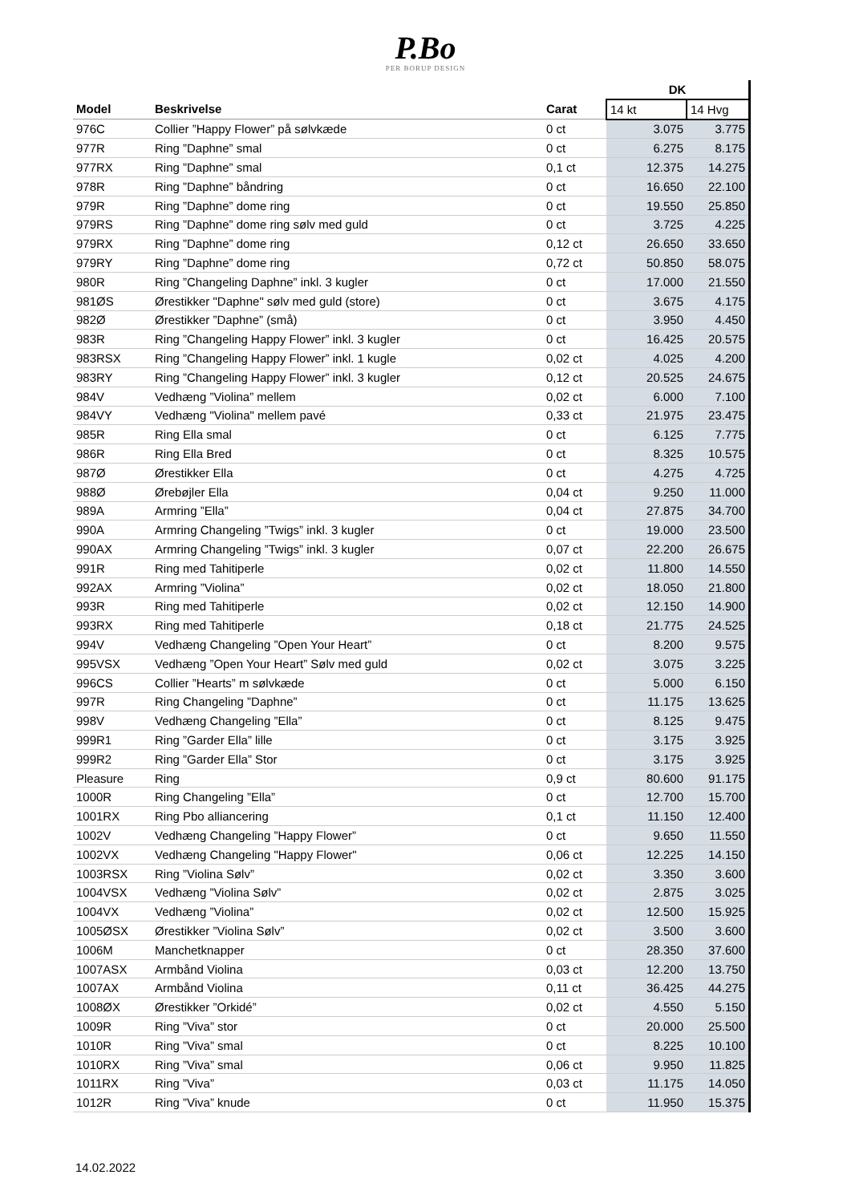P.Bo
PER BORUP DESIGN
| | | | DK | |
| Model | Beskrivelse | Carat | 14 kt | 14 Hvg |
| 976C | Collier ”Happy Flower” på sølvkæde | 0 ct | 3.075 | 3.775 |
| 977R | Ring ”Daphne” smal | 0 ct | 6.275 | 8.175 |
| 977RX | Ring ”Daphne” smal | 0,1 ct | 12.375 | 14.275 |
| 978R | Ring ”Daphne” båndring | 0 ct | 16.650 | 22.100 |
| 979R | Ring ”Daphne” dome ring | 0 ct | 19.550 | 25.850 |
| 979RS | Ring ”Daphne” dome ring sølv med guld | 0 ct | 3.725 | 4.225 |
| 979RX | Ring ”Daphne” dome ring | 0,12 ct | 26.650 | 33.650 |
| 979RY | Ring ”Daphne” dome ring | 0,72 ct | 50.850 | 58.075 |
| 980R | Ring ”Changeling Daphne” inkl. 3 kugler | 0 ct | 17.000 | 21.550 |
| 981ØS | Ørestikker "Daphne" sølv med guld (store) | 0 ct | 3.675 | 4.175 |
| 982Ø | Ørestikker ”Daphne” (små) | 0 ct | 3.950 | 4.450 |
| 983R | Ring ”Changeling Happy Flower” inkl. 3 kugler | 0 ct | 16.425 | 20.575 |
| 983RSX | Ring ”Changeling Happy Flower” inkl. 1 kugle | 0,02 ct | 4.025 | 4.200 |
| 983RY | Ring ”Changeling Happy Flower” inkl. 3 kugler | 0,12 ct | 20.525 | 24.675 |
| 984V | Vedhæng ”Violina” mellem | 0,02 ct | 6.000 | 7.100 |
| 984VY | Vedhæng "Violina" mellem pavé | 0,33 ct | 21.975 | 23.475 |
| 985R | Ring Ella smal | 0 ct | 6.125 | 7.775 |
| 986R | Ring Ella Bred | 0 ct | 8.325 | 10.575 |
| 987Ø | Ørestikker Ella | 0 ct | 4.275 | 4.725 |
| 988Ø | Ørebøjler Ella | 0,04 ct | 9.250 | 11.000 |
| 989A | Armring ”Ella” | 0,04 ct | 27.875 | 34.700 |
| 990A | Armring Changeling ”Twigs” inkl. 3 kugler | 0 ct | 19.000 | 23.500 |
| 990AX | Armring Changeling ”Twigs” inkl. 3 kugler | 0,07 ct | 22.200 | 26.675 |
| 991R | Ring med Tahitiperle | 0,02 ct | 11.800 | 14.550 |
| 992AX | Armring ”Violina” | 0,02 ct | 18.050 | 21.800 |
| 993R | Ring med Tahitiperle | 0,02 ct | 12.150 | 14.900 |
| 993RX | Ring med Tahitiperle | 0,18 ct | 21.775 | 24.525 |
| 994V | Vedhæng Changeling ”Open Your Heart” | 0 ct | 8.200 | 9.575 |
| 995VSX | Vedhæng ”Open Your Heart” Sølv med guld | 0,02 ct | 3.075 | 3.225 |
| 996CS | Collier ”Hearts” m sølvkæde | 0 ct | 5.000 | 6.150 |
| 997R | Ring Changeling ”Daphne” | 0 ct | 11.175 | 13.625 |
| 998V | Vedhæng Changeling ”Ella” | 0 ct | 8.125 | 9.475 |
| 999R1 | Ring ”Garder Ella” lille | 0 ct | 3.175 | 3.925 |
| 999R2 | Ring ”Garder Ella” Stor | 0 ct | 3.175 | 3.925 |
| Pleasure | Ring | 0,9 ct | 80.600 | 91.175 |
| 1000R | Ring Changeling ”Ella” | 0 ct | 12.700 | 15.700 |
| 1001RX | Ring Pbo alliancering | 0,1 ct | 11.150 | 12.400 |
| 1002V | Vedhæng Changeling ”Happy Flower” | 0 ct | 9.650 | 11.550 |
| 1002VX | Vedhæng Changeling "Happy Flower" | 0,06 ct | 12.225 | 14.150 |
| 1003RSX | Ring ”Violina Sølv” | 0,02 ct | 3.350 | 3.600 |
| 1004VSX | Vedhæng ”Violina Sølv” | 0,02 ct | 2.875 | 3.025 |
| 1004VX | Vedhæng ”Violina” | 0,02 ct | 12.500 | 15.925 |
| 1005ØSX | Ørestikker ”Violina Sølv” | 0,02 ct | 3.500 | 3.600 |
| 1006M | Manchetknapper | 0 ct | 28.350 | 37.600 |
| 1007ASX | Armbånd Violina | 0,03 ct | 12.200 | 13.750 |
| 1007AX | Armbånd Violina | 0,11 ct | 36.425 | 44.275 |
| 1008ØX | Ørestikker ”Orkidé” | 0,02 ct | 4.550 | 5.150 |
| 1009R | Ring ”Viva” stor | 0 ct | 20.000 | 25.500 |
| 1010R | Ring ”Viva” smal | 0 ct | 8.225 | 10.100 |
| 1010RX | Ring ”Viva” smal | 0,06 ct | 9.950 | 11.825 |
| 1011RX | Ring ”Viva” | 0,03 ct | 11.175 | 14.050 |
| 1012R | Ring ”Viva” knude | 0 ct | 11.950 | 15.375 |
14.02.2022